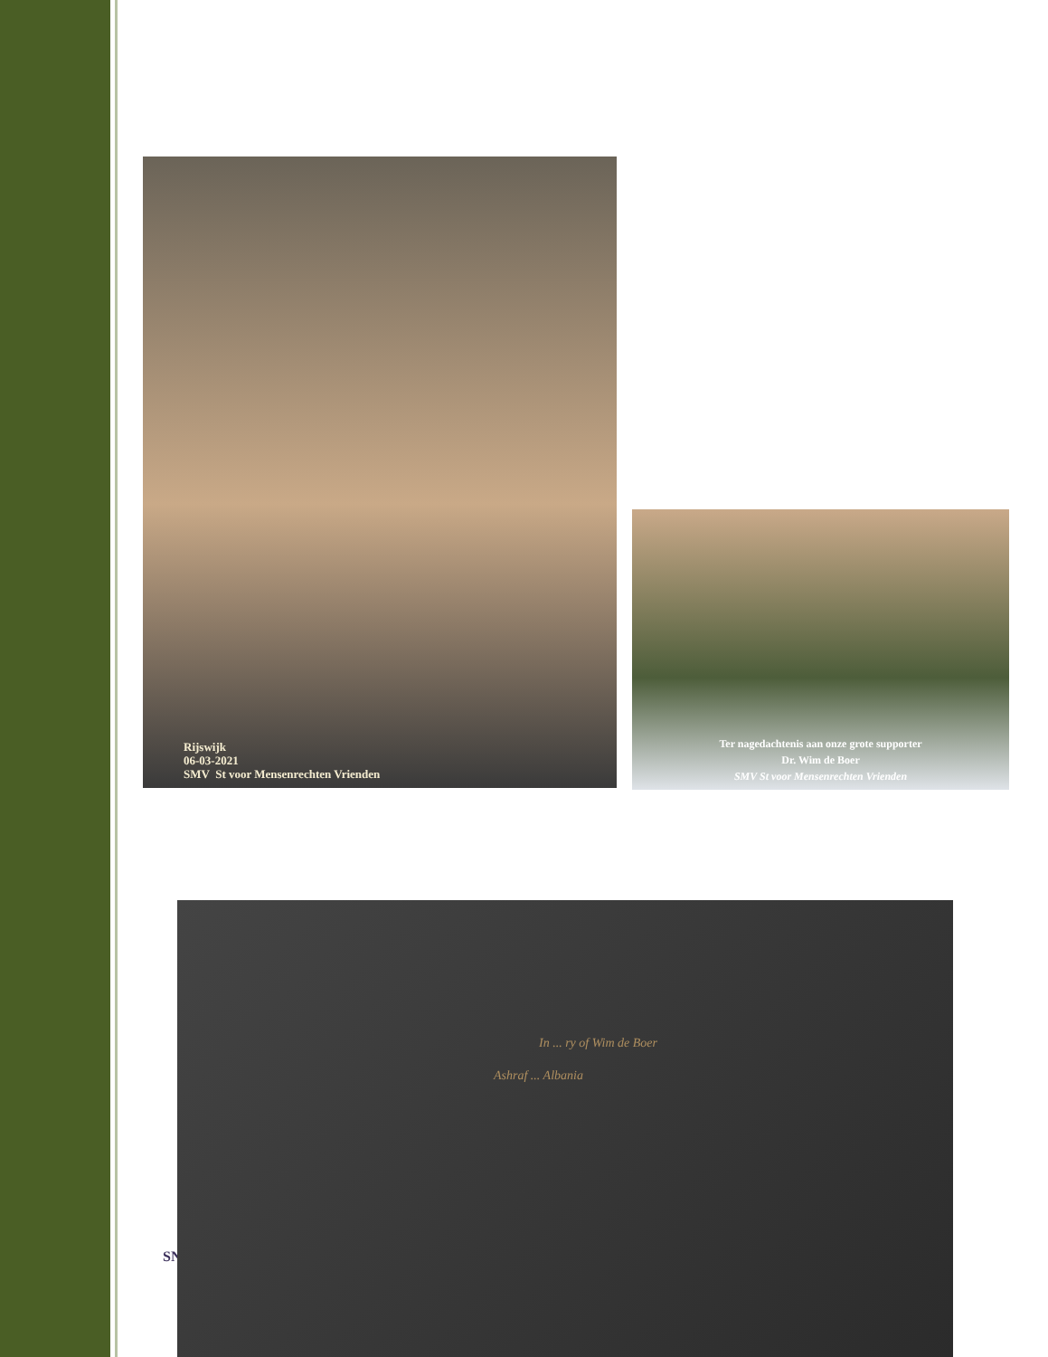Rijswijk
06-03-2021
SMV St voor Mensenrechten Vrienden
Ter nagedachtenis aan onze grote supporter
Dr. Wim de Boer
SMV St voor Mensenrechten Vrienden
SN
In ... ry of Wim de Boer
Ashraf ... Albania